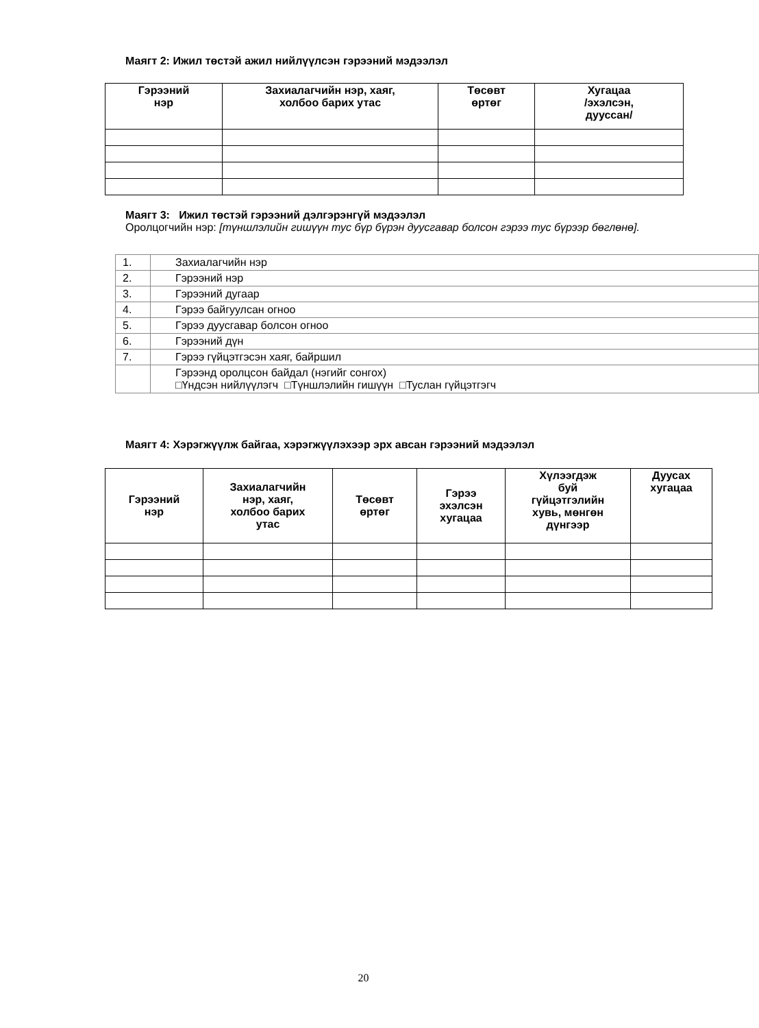Маягт 2: Ижил төстэй ажил нийлүүлсэн гэрээний мэдээлэл
| Гэрээний нэр | Захиалагчийн нэр, хаяг, холбоо барих утас | Төсөвт өртөг | Хугацаа /эхэлсэн, дууссан/ |
| --- | --- | --- | --- |
Маягт 3: Ижил төстэй гэрээний дэлгэрэнгүй мэдээлэл
Оролцогчийн нэр: [түншлэлийн гишүүн тус бүр бүрэн дуусгавар болсон гэрээ тус бүрээр бөглөнө].
| 1. | Захиалагчийн нэр |
| 2. | Гэрээний нэр |
| 3. | Гэрээний дугаар |
| 4. | Гэрээ байгуулсан огноо |
| 5. | Гэрээ дуусгавар болсон огноо |
| 6. | Гэрээний дүн |
| 7. | Гэрээ гүйцэтгэсэн хаяг, байршил |
| | Гэрээнд оролцсон байдал (нэгийг сонгох) □Үндсэн нийлүүлэгч □Түншлэлийн гишүүн □Туслан гүйцэтгэгч |
Маягт 4: Хэрэгжүүлж байгаа, хэрэгжүүлэхээр эрх авсан гэрээний мэдээлэл
| Гэрээний нэр | Захиалагчийн нэр, хаяг, холбоо барих утас | Төсөвт өртөг | Гэрээ эхэлсэн хугацаа | Хүлээгдэж буй гүйцэтгэлийн хувь, мөнгөн дүнгээр | Дуусах хугацаа |
| --- | --- | --- | --- | --- | --- |
20